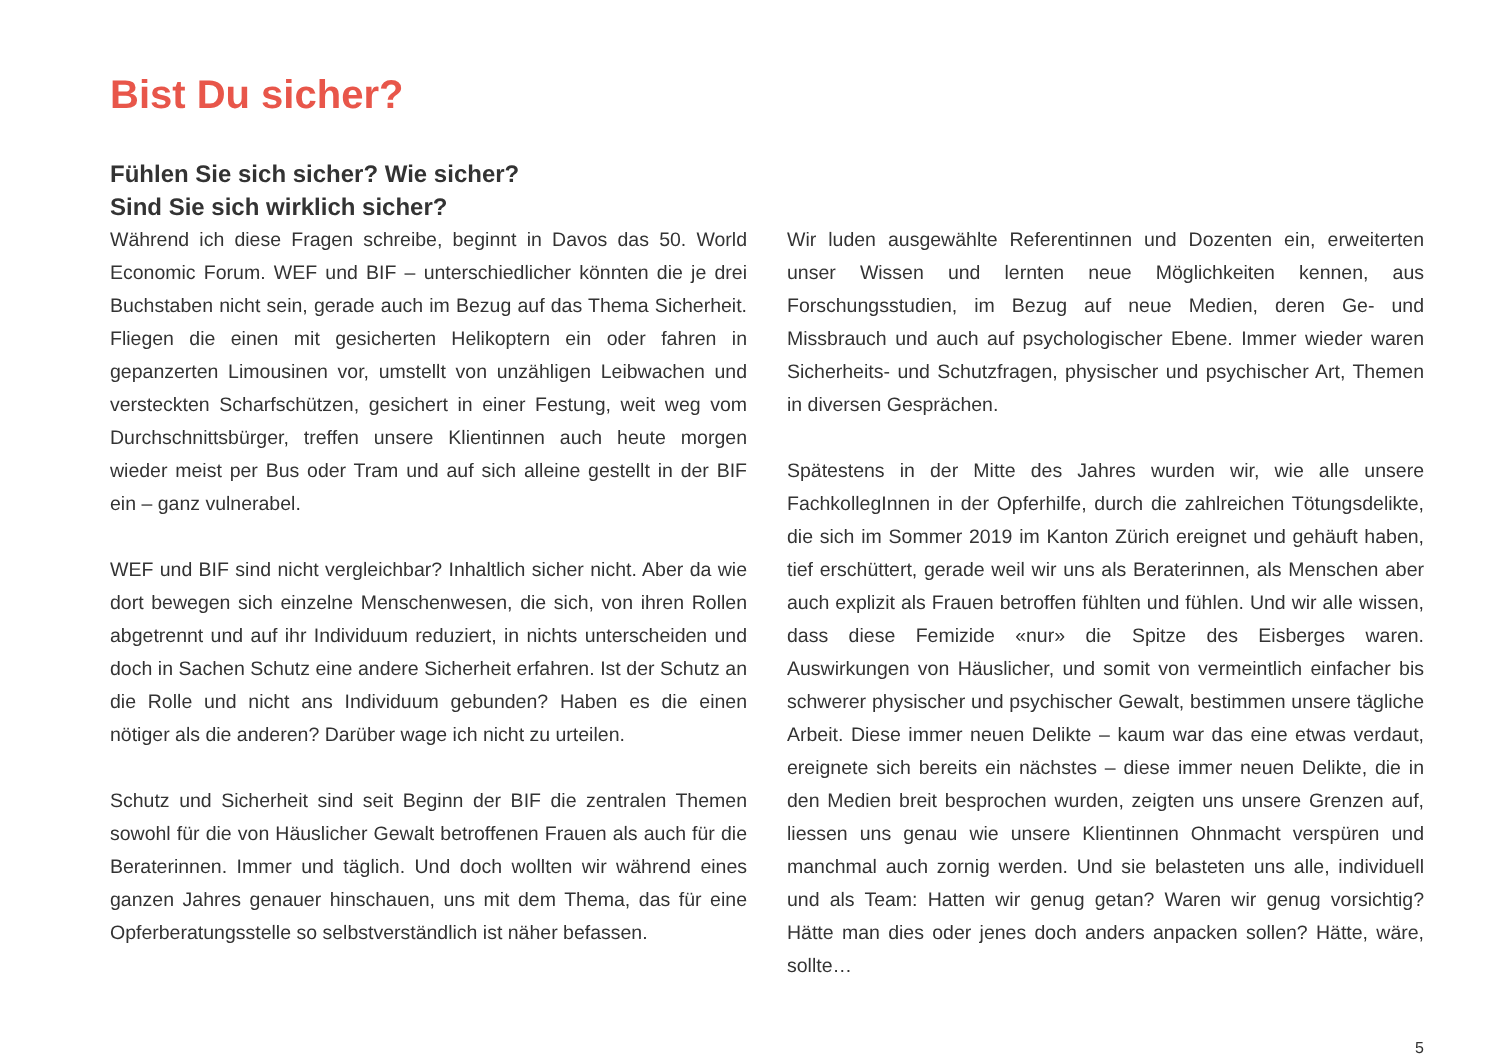Bist Du sicher?
Fühlen Sie sich sicher? Wie sicher?
Sind Sie sich wirklich sicher?
Während ich diese Fragen schreibe, beginnt in Davos das 50. World Economic Forum. WEF und BIF – unterschiedlicher könnten die je drei Buchstaben nicht sein, gerade auch im Bezug auf das Thema Sicherheit. Fliegen die einen mit gesicherten Helikoptern ein oder fahren in gepanzerten Limousinen vor, umstellt von unzähligen Leibwachen und versteckten Scharfschützen, gesichert in einer Festung, weit weg vom Durchschnittsbürger, treffen unsere Klientinnen auch heute morgen wieder meist per Bus oder Tram und auf sich alleine gestellt in der BIF ein – ganz vulnerabel.
WEF und BIF sind nicht vergleichbar? Inhaltlich sicher nicht. Aber da wie dort bewegen sich einzelne Menschenwesen, die sich, von ihren Rollen abgetrennt und auf ihr Individuum reduziert, in nichts unterscheiden und doch in Sachen Schutz eine andere Sicherheit erfahren. Ist der Schutz an die Rolle und nicht ans Individuum gebunden? Haben es die einen nötiger als die anderen? Darüber wage ich nicht zu urteilen.
Schutz und Sicherheit sind seit Beginn der BIF die zentralen Themen sowohl für die von Häuslicher Gewalt betroffenen Frauen als auch für die Beraterinnen. Immer und täglich. Und doch wollten wir während eines ganzen Jahres genauer hinschauen, uns mit dem Thema, das für eine Opferberatungsstelle so selbstverständlich ist näher befassen.
Wir luden ausgewählte Referentinnen und Dozenten ein, erweiterten unser Wissen und lernten neue Möglichkeiten kennen, aus Forschungsstudien, im Bezug auf neue Medien, deren Ge- und Missbrauch und auch auf psychologischer Ebene. Immer wieder waren Sicherheits- und Schutzfragen, physischer und psychischer Art, Themen in diversen Gesprächen.
Spätestens in der Mitte des Jahres wurden wir, wie alle unsere FachkollegInnen in der Opferhilfe, durch die zahlreichen Tötungsdelikte, die sich im Sommer 2019 im Kanton Zürich ereignet und gehäuft haben, tief erschüttert, gerade weil wir uns als Beraterinnen, als Menschen aber auch explizit als Frauen betroffen fühlten und fühlen. Und wir alle wissen, dass diese Femizide «nur» die Spitze des Eisberges waren. Auswirkungen von Häuslicher, und somit von vermeintlich einfacher bis schwerer physischer und psychischer Gewalt, bestimmen unsere tägliche Arbeit. Diese immer neuen Delikte – kaum war das eine etwas verdaut, ereignete sich bereits ein nächstes – diese immer neuen Delikte, die in den Medien breit besprochen wurden, zeigten uns unsere Grenzen auf, liessen uns genau wie unsere Klientinnen Ohnmacht verspüren und manchmal auch zornig werden. Und sie belasteten uns alle, individuell und als Team: Hatten wir genug getan? Waren wir genug vorsichtig? Hätte man dies oder jenes doch anders anpacken sollen? Hätte, wäre, sollte…
5